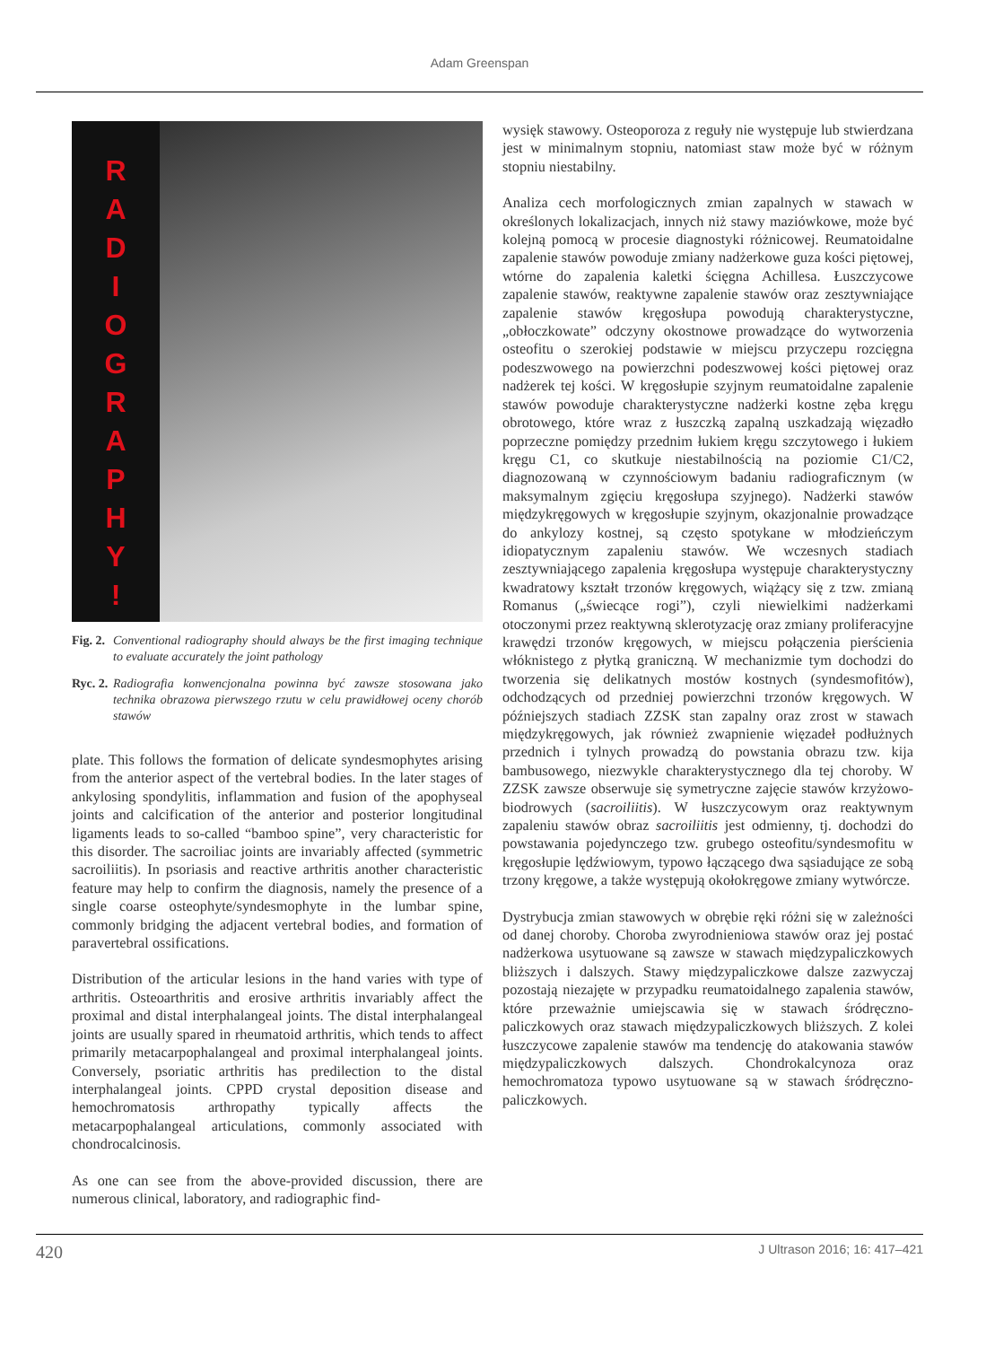Adam Greenspan
R
A
D
I
O
G
R
A
P
H
Y
!
Fig. 2.
Conventional radiography should always be the first imaging technique to evaluate accurately the joint pathology
Ryc. 2.
Radiografia konwencjonalna powinna być zawsze stosowana jako technika obrazowa pierwszego rzutu w celu prawidłowej oceny chorób stawów
plate. This follows the formation of delicate syndesmophytes arising from the anterior aspect of the vertebral bodies. In the later stages of ankylosing spondylitis, inflammation and fusion of the apophyseal joints and calcification of the anterior and posterior longitudinal ligaments leads to so-called “bamboo spine”, very characteristic for this disorder. The sacroiliac joints are invariably affected (symmetric sacroiliitis). In psoriasis and reactive arthritis another characteristic feature may help to confirm the diagnosis, namely the presence of a single coarse osteophyte/syndesmophyte in the lumbar spine, commonly bridging the adjacent vertebral bodies, and formation of paravertebral ossifications.
Distribution of the articular lesions in the hand varies with type of arthritis. Osteoarthritis and erosive arthritis invariably affect the proximal and distal interphalangeal joints. The distal interphalangeal joints are usually spared in rheumatoid arthritis, which tends to affect primarily metacarpophalangeal and proximal interphalangeal joints. Conversely, psoriatic arthritis has predilection to the distal interphalangeal joints. CPPD crystal deposition disease and hemochromatosis arthropathy typically affects the metacarpophalangeal articulations, commonly associated with chondrocalcinosis.
As one can see from the above-provided discussion, there are numerous clinical, laboratory, and radiographic find-
wysięk stawowy. Osteoporoza z reguły nie występuje lub stwierdzana jest w minimalnym stopniu, natomiast staw może być w różnym stopniu niestabilny.
Analiza cech morfologicznych zmian zapalnych w stawach w określonych lokalizacjach, innych niż stawy maziówkowe, może być kolejną pomocą w procesie diagnostyki różnicowej. Reumatoidalne zapalenie stawów powoduje zmiany nadżerkowe guza kości piętowej, wtórne do zapalenia kaletki ścięgna Achillesa. Łuszczycowe zapalenie stawów, reaktywne zapalenie stawów oraz zesztywniające zapalenie stawów kręgosłupa powodują charakterystyczne, „obłoczkowate” odczyny okostnowe prowadzące do wytworzenia osteofitu o szerokiej podstawie w miejscu przyczepu rozcięgna podeszwowego na powierzchni podeszwowej kości piętowej oraz nadżerek tej kości. W kręgosłupie szyjnym reumatoidalne zapalenie stawów powoduje charakterystyczne nadżerki kostne zęba kręgu obrotowego, które wraz z łuszczką zapalną uszkadzają więzadło poprzeczne pomiędzy przednim łukiem kręgu szczytowego i łukiem kręgu C1, co skutkuje niestabilnością na poziomie C1/C2, diagnozowaną w czynnościowym badaniu radiograficznym (w maksymalnym zgięciu kręgosłupa szyjnego). Nadżerki stawów międzykręgowych w kręgosłupie szyjnym, okazjonalnie prowadzące do ankylozy kostnej, są często spotykane w młodzieńczym idiopatycznym zapaleniu stawów. We wczesnych stadiach zesztywniającego zapalenia kręgosłupa występuje charakterystyczny kwadratowy kształt trzonów kręgowych, wiążący się z tzw. zmianą Romanus („świecące rogi”), czyli niewielkimi nadżerkami otoczonymi przez reaktywną sklerotyzację oraz zmiany proliferacyjne krawędzi trzonów kręgowych, w miejscu połączenia pierścienia włóknistego z płytką graniczną. W mechanizmie tym dochodzi do tworzenia się delikatnych mostów kostnych (syndesmofitów), odchodzących od przedniej powierzchni trzonów kręgowych. W późniejszych stadiach ZZSK stan zapalny oraz zrost w stawach międzykręgowych, jak również zwapnienie więzadeł podłużnych przednich i tylnych prowadzą do powstania obrazu tzw. kija bambusowego, niezwykle charakterystycznego dla tej choroby. W ZZSK zawsze obserwuje się symetryczne zajęcie stawów krzyżowo-biodrowych (sacroiliitis). W łuszczycowym oraz reaktywnym zapaleniu stawów obraz sacroiliitis jest odmienny, tj. dochodzi do powstawania pojedynczego tzw. grubego osteofitu/syndesmofitu w kręgosłupie lędźwiowym, typowo łączącego dwa sąsiadujące ze sobą trzony kręgowe, a także występują okołokręgowe zmiany wytwórcze.
Dystrybucja zmian stawowych w obrębie ręki różni się w zależności od danej choroby. Choroba zwyrodnieniowa stawów oraz jej postać nadżerkowa usytuowane są zawsze w stawach międzypaliczkowych bliższych i dalszych. Stawy międzypaliczkowe dalsze zazwyczaj pozostają niezajęte w przypadku reumatoidalnego zapalenia stawów, które przeważnie umiejscawia się w stawach śródręczno-paliczkowych oraz stawach międzypaliczkowych bliższych. Z kolei łuszczycowe zapalenie stawów ma tendencję do atakowania stawów międzypaliczkowych dalszych. Chondrokalcynoza oraz hemochromatoza typowo usytuowane są w stawach śródręczno-paliczkowych.
420 J Ultrason 2016; 16: 417–421